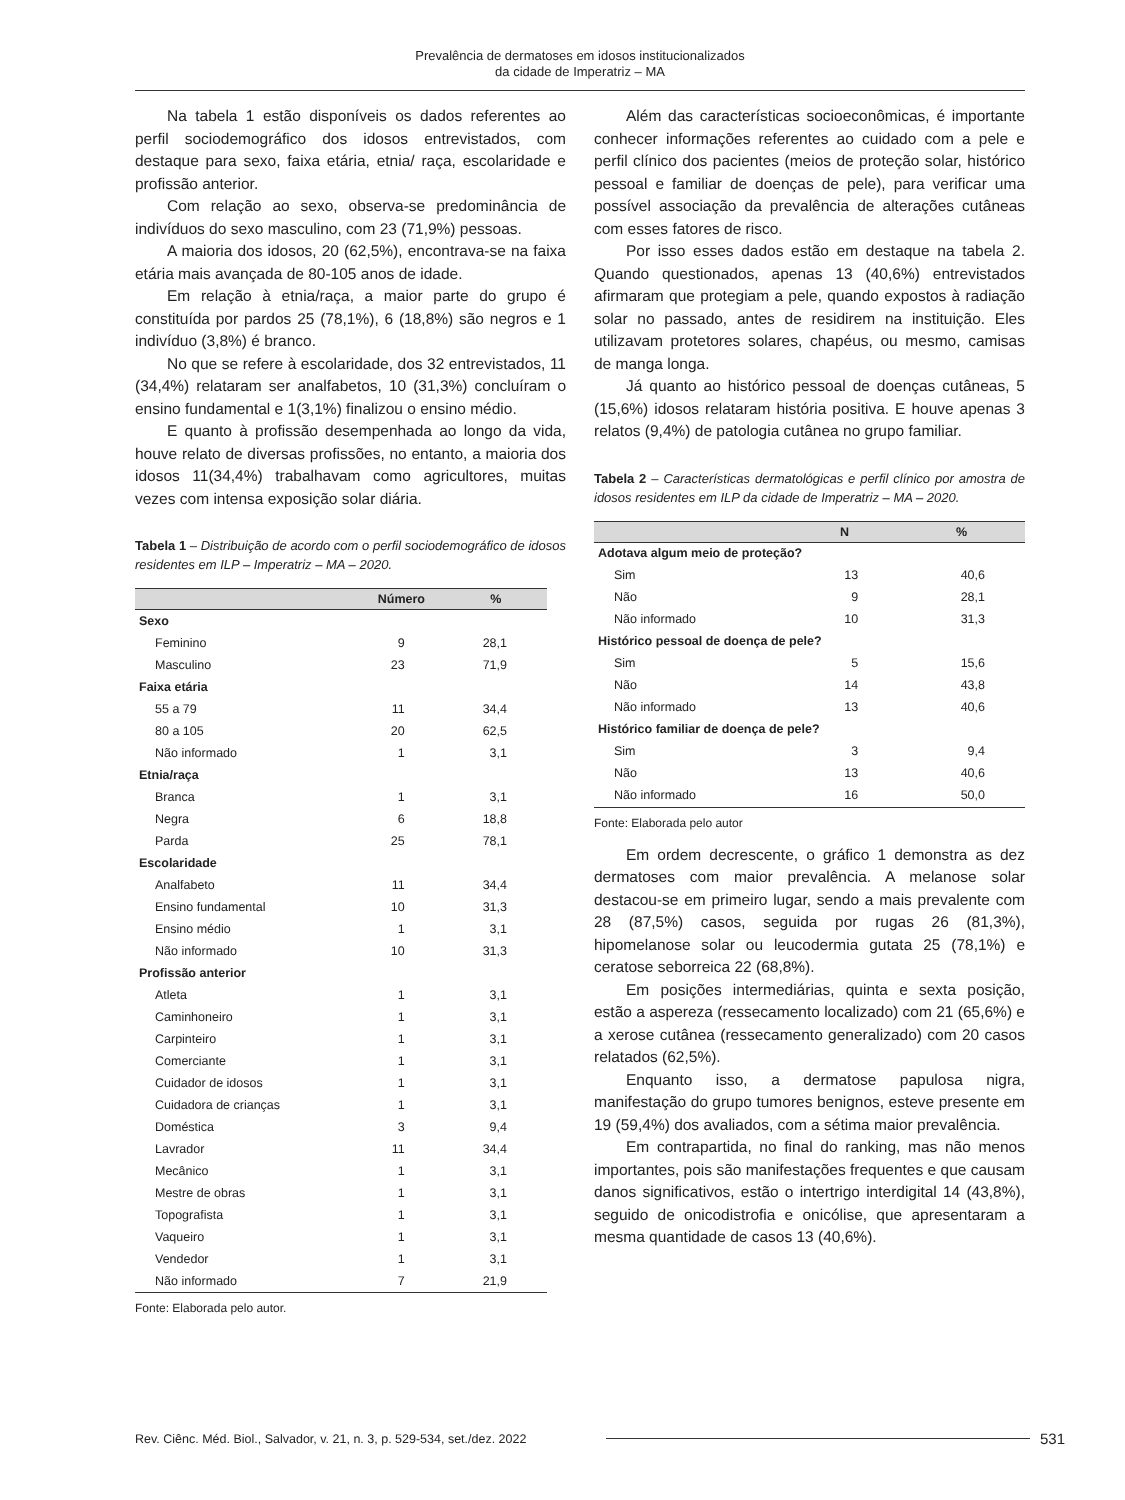Prevalência de dermatoses em idosos institucionalizados
da cidade de Imperatriz – MA
Na tabela 1 estão disponíveis os dados referentes ao perfil sociodemográfico dos idosos entrevistados, com destaque para sexo, faixa etária, etnia/ raça, escolaridade e profissão anterior.
Com relação ao sexo, observa-se predominância de indivíduos do sexo masculino, com 23 (71,9%) pessoas.
A maioria dos idosos, 20 (62,5%), encontrava-se na faixa etária mais avançada de 80-105 anos de idade.
Em relação à etnia/raça, a maior parte do grupo é constituída por pardos 25 (78,1%), 6 (18,8%) são negros e 1 indivíduo (3,8%) é branco.
No que se refere à escolaridade, dos 32 entrevistados, 11 (34,4%) relataram ser analfabetos, 10 (31,3%) concluíram o ensino fundamental e 1(3,1%) finalizou o ensino médio.
E quanto à profissão desempenhada ao longo da vida, houve relato de diversas profissões, no entanto, a maioria dos idosos 11(34,4%) trabalhavam como agricultores, muitas vezes com intensa exposição solar diária.
Tabela 1 – Distribuição de acordo com o perfil sociodemográfico de idosos residentes em ILP – Imperatriz – MA – 2020.
| | Número | % |
| --- | --- | --- |
| Sexo | | |
| Feminino | 9 | 28,1 |
| Masculino | 23 | 71,9 |
| Faixa etária | | |
| 55 a 79 | 11 | 34,4 |
| 80 a 105 | 20 | 62,5 |
| Não informado | 1 | 3,1 |
| Etnia/raça | | |
| Branca | 1 | 3,1 |
| Negra | 6 | 18,8 |
| Parda | 25 | 78,1 |
| Escolaridade | | |
| Analfabeto | 11 | 34,4 |
| Ensino fundamental | 10 | 31,3 |
| Ensino médio | 1 | 3,1 |
| Não informado | 10 | 31,3 |
| Profissão anterior | | |
| Atleta | 1 | 3,1 |
| Caminhoneiro | 1 | 3,1 |
| Carpinteiro | 1 | 3,1 |
| Comerciante | 1 | 3,1 |
| Cuidador de idosos | 1 | 3,1 |
| Cuidadora de crianças | 1 | 3,1 |
| Doméstica | 3 | 9,4 |
| Lavrador | 11 | 34,4 |
| Mecânico | 1 | 3,1 |
| Mestre de obras | 1 | 3,1 |
| Topografista | 1 | 3,1 |
| Vaqueiro | 1 | 3,1 |
| Vendedor | 1 | 3,1 |
| Não informado | 7 | 21,9 |
Fonte: Elaborada pelo autor.
Além das características socioeconômicas, é importante conhecer informações referentes ao cuidado com a pele e perfil clínico dos pacientes (meios de proteção solar, histórico pessoal e familiar de doenças de pele), para verificar uma possível associação da prevalência de alterações cutâneas com esses fatores de risco.
Por isso esses dados estão em destaque na tabela 2. Quando questionados, apenas 13 (40,6%) entrevistados afirmaram que protegiam a pele, quando expostos à radiação solar no passado, antes de residirem na instituição. Eles utilizavam protetores solares, chapéus, ou mesmo, camisas de manga longa.
Já quanto ao histórico pessoal de doenças cutâneas, 5 (15,6%) idosos relataram história positiva. E houve apenas 3 relatos (9,4%) de patologia cutânea no grupo familiar.
Tabela 2 – Características dermatológicas e perfil clínico por amostra de idosos residentes em ILP da cidade de Imperatriz – MA – 2020.
| | N | % |
| --- | --- | --- |
| Adotava algum meio de proteção? | | |
| Sim | 13 | 40,6 |
| Não | 9 | 28,1 |
| Não informado | 10 | 31,3 |
| Histórico pessoal de doença de pele? | | |
| Sim | 5 | 15,6 |
| Não | 14 | 43,8 |
| Não informado | 13 | 40,6 |
| Histórico familiar de doença de pele? | | |
| Sim | 3 | 9,4 |
| Não | 13 | 40,6 |
| Não informado | 16 | 50,0 |
Fonte: Elaborada pelo autor
Em ordem decrescente, o gráfico 1 demonstra as dez dermatoses com maior prevalência. A melanose solar destacou-se em primeiro lugar, sendo a mais prevalente com 28 (87,5%) casos, seguida por rugas 26 (81,3%), hipomelanose solar ou leucodermia gutata 25 (78,1%) e ceratose seborreica 22 (68,8%).
Em posições intermediárias, quinta e sexta posição, estão a aspereza (ressecamento localizado) com 21 (65,6%) e a xerose cutânea (ressecamento generalizado) com 20 casos relatados (62,5%).
Enquanto isso, a dermatose papulosa nigra, manifestação do grupo tumores benignos, esteve presente em 19 (59,4%) dos avaliados, com a sétima maior prevalência.
Em contrapartida, no final do ranking, mas não menos importantes, pois são manifestações frequentes e que causam danos significativos, estão o intertrigo interdigital 14 (43,8%), seguido de onicodistrofia e onicólise, que apresentaram a mesma quantidade de casos 13 (40,6%).
Rev. Ciênc. Méd. Biol., Salvador, v. 21, n. 3, p. 529-534, set./dez. 2022 531